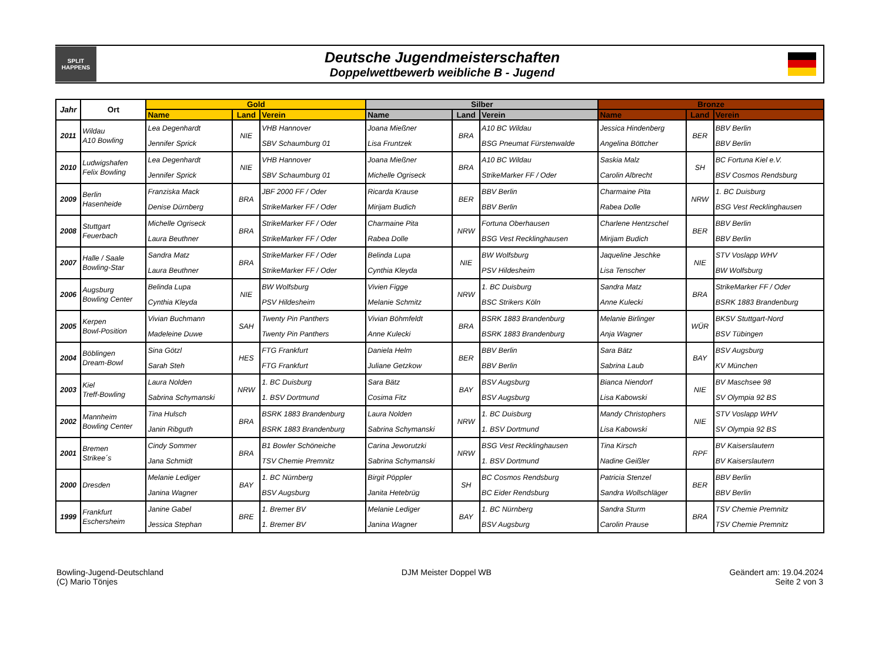SPLIT
HAPPENS
Deutsche Jugendmeisterschaften
Doppelwettbewerb weibliche B - Jugend
| Jahr | Ort | Gold | | | Silber | | | Bronze | | |
| --- | --- | --- | --- | --- | --- | --- | --- | --- | --- | --- |
| | | Name | Land | Verein | Name | Land | Verein | Name | Land | Verein |
| 2011 | Wildau A10 Bowling | Lea Degenhardt Jennifer Sprick | NIE | VHB Hannover SBV Schaumburg 01 | Joana Mießner Lisa Fruntzek | BRA | A10 BC Wildau BSG Pneumat Fürstenwalde | Jessica Hindenberg Angelina Böttcher | BER | BBV Berlin BBV Berlin |
| 2010 | Ludwigshafen Felix Bowling | Lea Degenhardt Jennifer Sprick | NIE | VHB Hannover SBV Schaumburg 01 | Joana Mießner Michelle Ogriseck | BRA | A10 BC Wildau StrikeMarker FF / Oder | Saskia Malz Carolin Albrecht | SH | BC Fortuna Kiel e.V. BSV Cosmos Rendsburg |
| 2009 | Berlin Hasenheide | Franziska Mack Denise Dürnberg | BRA | JBF 2000 FF / Oder StrikeMarker FF / Oder | Ricarda Krause Mirijam Budich | BER | BBV Berlin BBV Berlin | Charmaine Pita Rabea Dolle | NRW | 1. BC Duisburg BSG Vest Recklinghausen |
| 2008 | Stuttgart Feuerbach | Michelle Ogriseck Laura Beuthner | BRA | StrikeMarker FF / Oder StrikeMarker FF / Oder | Charmaine Pita Rabea Dolle | NRW | Fortuna Oberhausen BSG Vest Recklinghausen | Charlene Hentzschel Mirijam Budich | BER | BBV Berlin BBV Berlin |
| 2007 | Halle / Saale Bowling-Star | Sandra Matz Laura Beuthner | BRA | StrikeMarker FF / Oder StrikeMarker FF / Oder | Belinda Lupa Cynthia Kleyda | NIE | BW Wolfsburg PSV Hildesheim | Jaqueline Jeschke Lisa Tenscher | NIE | STV Voslapp WHV BW Wolfsburg |
| 2006 | Augsburg Bowling Center | Belinda Lupa Cynthia Kleyda | NIE | BW Wolfsburg PSV Hildesheim | Vivien Figge Melanie Schmitz | NRW | 1. BC Duisburg BSC Strikers Köln | Sandra Matz Anne Kulecki | BRA | StrikeMarker FF / Oder BSRK 1883 Brandenburg |
| 2005 | Kerpen Bowl-Position | Vivian Buchmann Madeleine Duwe | SAH | Twenty Pin Panthers Twenty Pin Panthers | Vivian Böhmfeldt Anne Kulecki | BRA | BSRK 1883 Brandenburg BSRK 1883 Brandenburg | Melanie Birlinger Anja Wagner | WÜR | BKSV Stuttgart-Nord BSV Tübingen |
| 2004 | Böblingen Dream-Bowl | Sina Götzl Sarah Steh | HES | FTG Frankfurt FTG Frankfurt | Daniela Helm Juliane Getzkow | BER | BBV Berlin BBV Berlin | Sara Bätz Sabrina Laub | BAY | BSV Augsburg KV München |
| 2003 | Kiel Treff-Bowling | Laura Nolden Sabrina Schymanski | NRW | 1. BC Duisburg 1. BSV Dortmund | Sara Bätz Cosima Fitz | BAY | BSV Augsburg BSV Augsburg | Bianca Niendorf Lisa Kabowski | NIE | BV Maschsee 98 SV Olympia 92 BS |
| 2002 | Mannheim Bowling Center | Tina Hulsch Janin Ribguth | BRA | BSRK 1883 Brandenburg BSRK 1883 Brandenburg | Laura Nolden Sabrina Schymanski | NRW | 1. BC Duisburg 1. BSV Dortmund | Mandy Christophers Lisa Kabowski | NIE | STV Voslapp WHV SV Olympia 92 BS |
| 2001 | Bremen Strikee´s | Cindy Sommer Jana Schmidt | BRA | B1 Bowler Schöneiche TSV Chemie Premnitz | Carina Jeworutzki Sabrina Schymanski | NRW | BSG Vest Recklinghausen 1. BSV Dortmund | Tina Kirsch Nadine Geißler | RPF | BV Kaiserslautern BV Kaiserslautern |
| 2000 | Dresden | Melanie Lediger Janina Wagner | BAY | 1. BC Nürnberg BSV Augsburg | Birgit Pöppler Janita Hetebrüg | SH | BC Cosmos Rendsburg BC Eider Rendsburg | Patricia Stenzel Sandra Wollschläger | BER | BBV Berlin BBV Berlin |
| 1999 | Frankfurt Eschersheim | Janine Gabel Jessica Stephan | BRE | 1. Bremer BV 1. Bremer BV | Melanie Lediger Janina Wagner | BAY | 1. BC Nürnberg BSV Augsburg | Sandra Sturm Carolin Prause | BRA | TSV Chemie Premnitz TSV Chemie Premnitz |
Bowling-Jugend-Deutschland
(C) Mario Tönjes
DJM Meister Doppel WB Geändert am: 19.04.2024
Seite 2 von 3